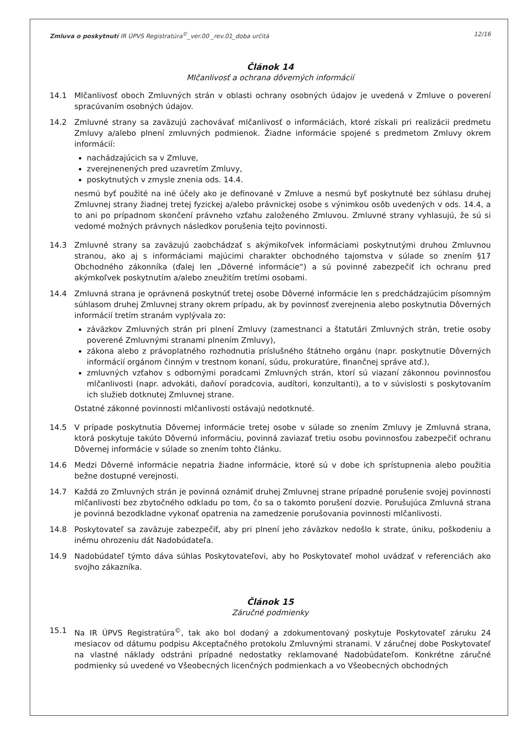Zmluva o poskytnutí IR ÚPVS Registratúra<sup>©</sup>_ver.00 _rev.01_doba určitá 12/16
Článok 14
Mlčanlivosť a ochrana dôverných informácií
14.1 Mlčanlivosť oboch Zmluvných strán v oblasti ochrany osobných údajov je uvedená v Zmluve o poverení spracúvaním osobných údajov.
14.2 Zmluvné strany sa zaväzujú zachovávať mlčanlivosť o informáciách, ktoré získali pri realizácii predmetu Zmluvy a/alebo plnení zmluvných podmienok. Žiadne informácie spojené s predmetom Zmluvy okrem informácií:
nachádzajúcich sa v Zmluve,
zverejnenených pred uzavretím Zmluvy,
poskytnutých v zmysle znenia ods. 14.4.
nesmú byť použité na iné účely ako je definované v Zmluve a nesmú byť poskytnuté bez súhlasu druhej Zmluvnej strany žiadnej tretej fyzickej a/alebo právnickej osobe s výnimkou osôb uvedených v ods. 14.4, a to ani po prípadnom skončení právneho vzťahu založeného Zmluvou. Zmluvné strany vyhlasujú, že sú si vedomé možných právnych následkov porušenia tejto povinnosti.
14.3 Zmluvné strany sa zaväzujú zaobchádzať s akýmikoľvek informáciami poskytnutými druhou Zmluvnou stranou, ako aj s informáciami majúcimi charakter obchodného tajomstva v súlade so znením §17 Obchodného zákonníka (ďalej len „Dôverné informácie“) a sú povinné zabezpečiť ich ochranu pred akýmkoľvek poskytnutím a/alebo zneužitím tretími osobami.
14.4 Zmluvná strana je oprávnená poskytnúť tretej osobe Dôverné informácie len s predchádzajúcim písomným súhlasom druhej Zmluvnej strany okrem prípadu, ak by povinnosť zverejnenia alebo poskytnutia Dôverných informácií tretím stranám vyplývala zo:
záväzkov Zmluvných strán pri plnení Zmluvy (zamestnanci a štatutári Zmluvných strán, tretie osoby poverené Zmluvnými stranami plnením Zmluvy),
zákona alebo z právoplatného rozhodnutia príslušného štátneho orgánu (napr. poskytnutie Dôverných informácií orgánom činným v trestnom konaní, súdu, prokuratúre, finančnej správe atď.),
zmluvných vzťahov s odbornými poradcami Zmluvných strán, ktorí sú viazaní zákonnou povinnosťou mlčanlivosti (napr. advokáti, daňoví poradcovia, audítori, konzultanti), a to v súvislosti s poskytovaním ich služieb dotknutej Zmluvnej strane.
Ostatné zákonné povinnosti mlčanlivosti ostávajú nedotknuté.
14.5 V prípade poskytnutia Dôvernej informácie tretej osobe v súlade so znením Zmluvy je Zmluvná strana, ktorá poskytuje takúto Dôvernú informáciu, povinná zaviazať tretiu osobu povinnosťou zabezpečiť ochranu Dôvernej informácie v súlade so znením tohto článku.
14.6 Medzi Dôverné informácie nepatria žiadne informácie, ktoré sú v dobe ich sprístupnenia alebo použitia bežne dostupné verejnosti.
14.7 Každá zo Zmluvných strán je povinná oznámiť druhej Zmluvnej strane prípadné porušenie svojej povinnosti mlčanlivosti bez zbytočného odkladu po tom, čo sa o takomto porušení dozvie. Porušujúca Zmluvná strana je povinná bezodkladne vykonať opatrenia na zamedzenie porušovania povinnosti mlčanlivosti.
14.8 Poskytovateľ sa zaväzuje zabezpečiť, aby pri plnení jeho záväzkov nedošlo k strate, úniku, poškodeniu a inému ohrozeniu dát Nadobúdateľa.
14.9 Nadobúdateľ týmto dáva súhlas Poskytovateľovi, aby ho Poskytovateľ mohol uvádzať v referenciách ako svojho zákazníka.
Článok 15
Záručné podmienky
15.1 Na IR ÚPVS Registratúra<sup>©</sup>, tak ako bol dodaný a zdokumentovaný poskytuje Poskytovateľ záruku 24 mesiacov od dátumu podpisu Akceptačného protokolu Zmluvnými stranami. V záručnej dobe Poskytovateľ na vlastné náklady odstráni prípadné nedostatky reklamované Nadobúdateľom. Konkrétne záručné podmienky sú uvedené vo Všeobecných licenčných podmienkach a vo Všeobecných obchodných